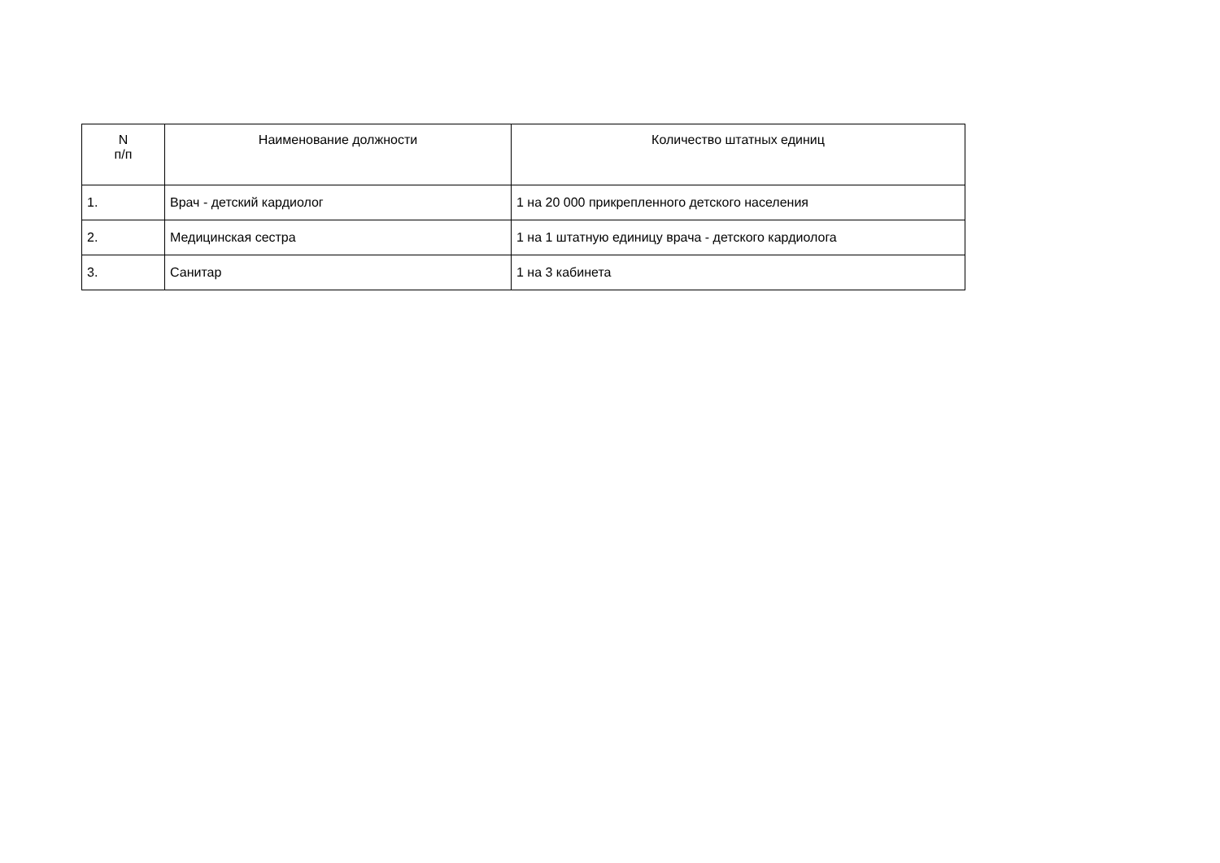| N п/п | Наименование должности | Количество штатных единиц |
| --- | --- | --- |
| 1. | Врач - детский кардиолог | 1 на 20 000 прикрепленного детского населения |
| 2. | Медицинская сестра | 1 на 1 штатную единицу врача - детского кардиолога |
| 3. | Санитар | 1 на 3 кабинета |